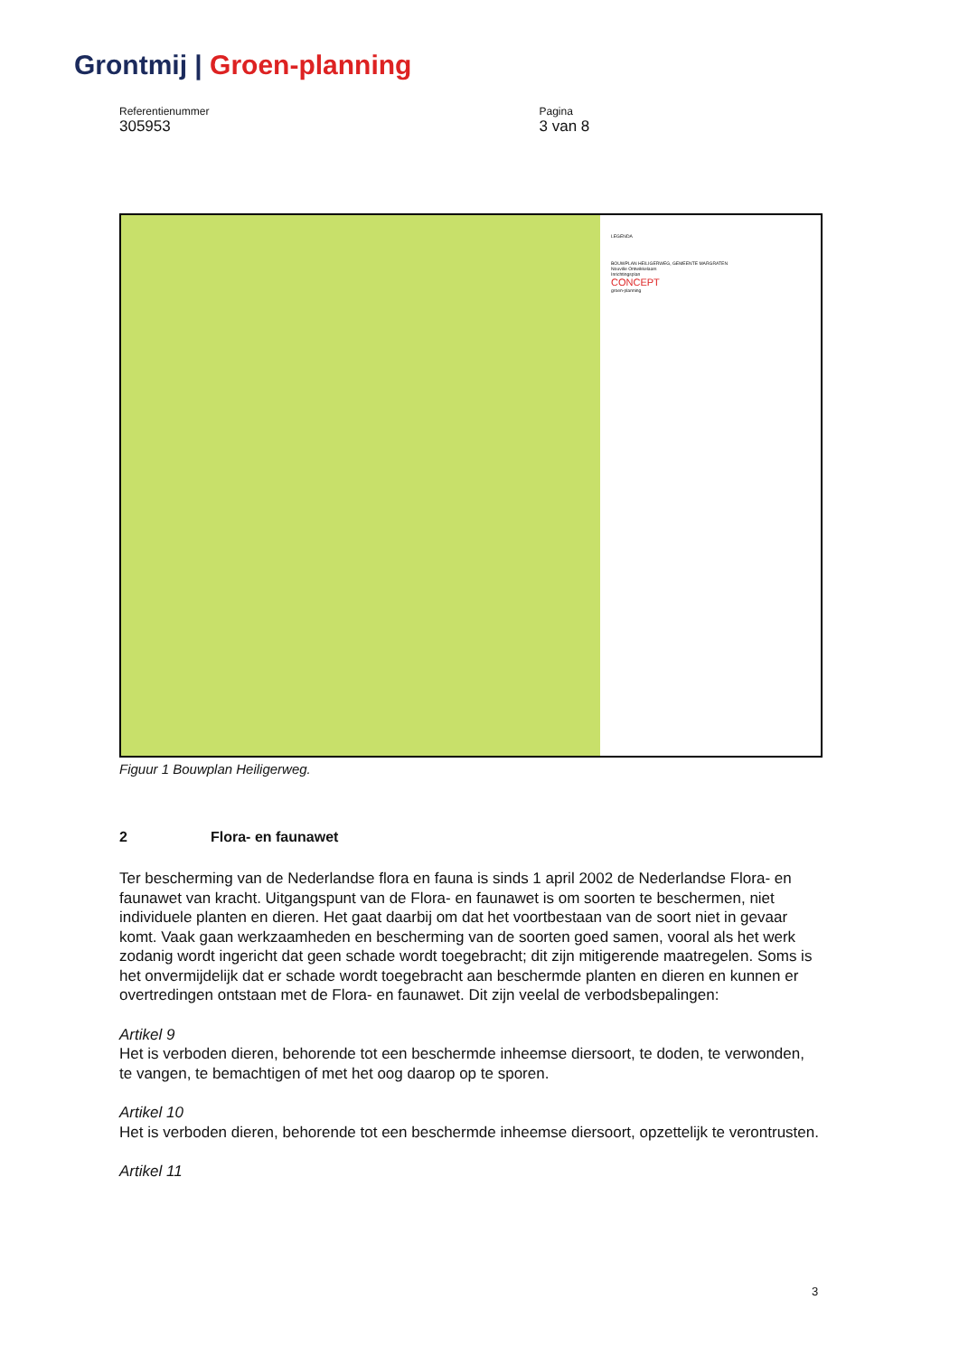Grontmij | Groen-planning
Referentienummer
305953
Pagina
3 van 8
LEGENDA
BOUWPLAN HEILIGERWEG, GEMEENTE MARGRATEN
Nouville Ontwikkelaars
Inrichtingsplan
CONCEPT
groen-planning
Figuur 1 Bouwplan Heiligerweg.
2 Flora- en faunawet
Ter bescherming van de Nederlandse flora en fauna is sinds 1 april 2002 de Nederlandse Flora- en faunawet van kracht. Uitgangspunt van de Flora- en faunawet is om soorten te beschermen, niet individuele planten en dieren. Het gaat daarbij om dat het voortbestaan van de soort niet in gevaar komt. Vaak gaan werkzaamheden en bescherming van de soorten goed samen, vooral als het werk zodanig wordt ingericht dat geen schade wordt toegebracht; dit zijn mitigerende maatregelen. Soms is het onvermijdelijk dat er schade wordt toegebracht aan beschermde planten en dieren en kunnen er overtredingen ontstaan met de Flora- en faunawet. Dit zijn veelal de verbodsbepalingen:
Artikel 9
Het is verboden dieren, behorende tot een beschermde inheemse diersoort, te doden, te verwonden, te vangen, te bemachtigen of met het oog daarop op te sporen.
Artikel 10
Het is verboden dieren, behorende tot een beschermde inheemse diersoort, opzettelijk te verontrusten.
Artikel 11
3